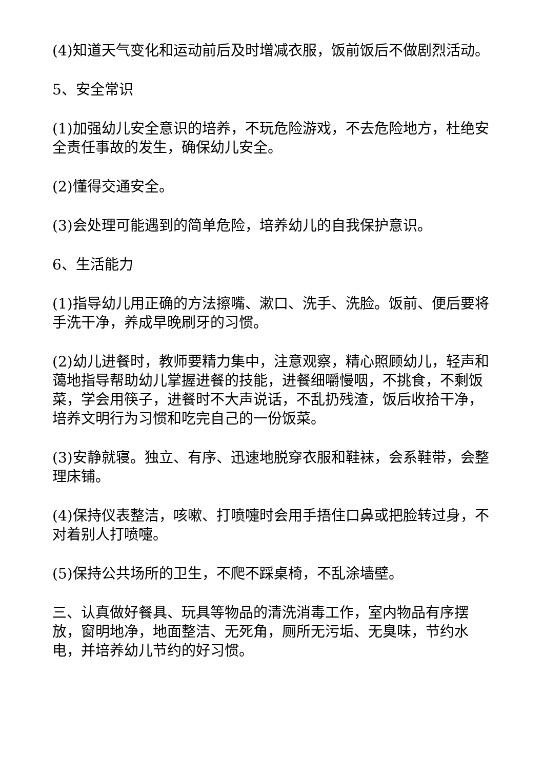(4)知道天气变化和运动前后及时增减衣服，饭前饭后不做剧烈活动。
5、安全常识
(1)加强幼儿安全意识的培养，不玩危险游戏，不去危险地方，杜绝安全责任事故的发生，确保幼儿安全。
(2)懂得交通安全。
(3)会处理可能遇到的简单危险，培养幼儿的自我保护意识。
6、生活能力
(1)指导幼儿用正确的方法擦嘴、漱口、洗手、洗脸。饭前、便后要将手洗干净，养成早晚刷牙的习惯。
(2)幼儿进餐时，教师要精力集中，注意观察，精心照顾幼儿，轻声和蔼地指导帮助幼儿掌握进餐的技能，进餐细嚼慢咽，不挑食，不剩饭菜，学会用筷子，进餐时不大声说话，不乱扔残渣，饭后收拾干净，培养文明行为习惯和吃完自己的一份饭菜。
(3)安静就寝。独立、有序、迅速地脱穿衣服和鞋袜，会系鞋带，会整理床铺。
(4)保持仪表整洁，咳嗽、打喷嚏时会用手捂住口鼻或把脸转过身，不对着别人打喷嚏。
(5)保持公共场所的卫生，不爬不踩桌椅，不乱涂墙壁。
三、认真做好餐具、玩具等物品的清洗消毒工作，室内物品有序摆放，窗明地净，地面整洁、无死角，厕所无污垢、无臭味，节约水电，并培养幼儿节约的好习惯。